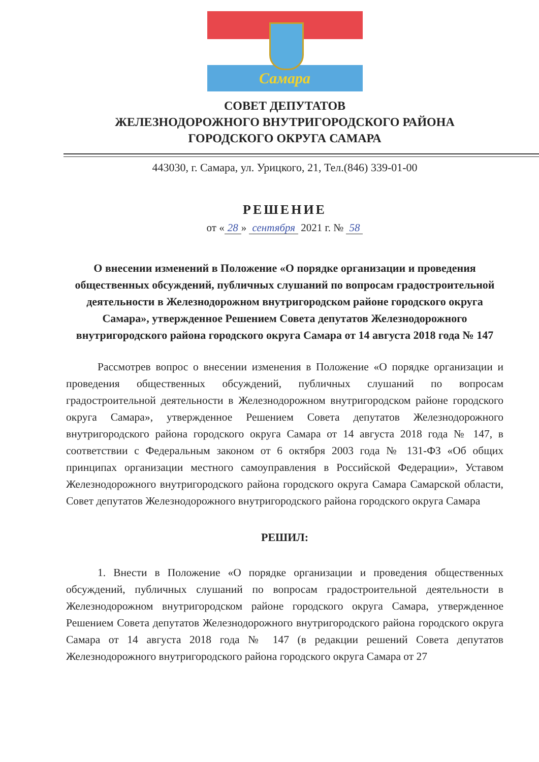Самара
СОВЕТ ДЕПУТАТОВ
ЖЕЛЕЗНОДОРОЖНОГО ВНУТРИГОРОДСКОГО РАЙОНА
ГОРОДСКОГО ОКРУГА САМАРА
443030, г. Самара, ул. Урицкого, 21, Тел.(846) 339-01-00
РЕШЕНИЕ
от « 28 » сентября 2021 г. № 58
О внесении изменений в Положение «О порядке организации и проведения общественных обсуждений, публичных слушаний по вопросам градостроительной деятельности в Железнодорожном внутригородском районе городского округа Самара», утвержденное Решением Совета депутатов Железнодорожного внутригородского района городского округа Самара от 14 августа 2018 года № 147
Рассмотрев вопрос о внесении изменения в Положение «О порядке организации и проведения общественных обсуждений, публичных слушаний по вопросам градостроительной деятельности в Железнодорожном внутригородском районе городского округа Самара», утвержденное Решением Совета депутатов Железнодорожного внутригородского района городского округа Самара от 14 августа 2018 года № 147, в соответствии с Федеральным законом от 6 октября 2003 года № 131-ФЗ «Об общих принципах организации местного самоуправления в Российской Федерации», Уставом Железнодорожного внутригородского района городского округа Самара Самарской области, Совет депутатов Железнодорожного внутригородского района городского округа Самара
РЕШИЛ:
1. Внести в Положение «О порядке организации и проведения общественных обсуждений, публичных слушаний по вопросам градостроительной деятельности в Железнодорожном внутригородском районе городского округа Самара, утвержденное Решением Совета депутатов Железнодорожного внутригородского района городского округа Самара от 14 августа 2018 года № 147 (в редакции решений Совета депутатов Железнодорожного внутригородского района городского округа Самара от 27